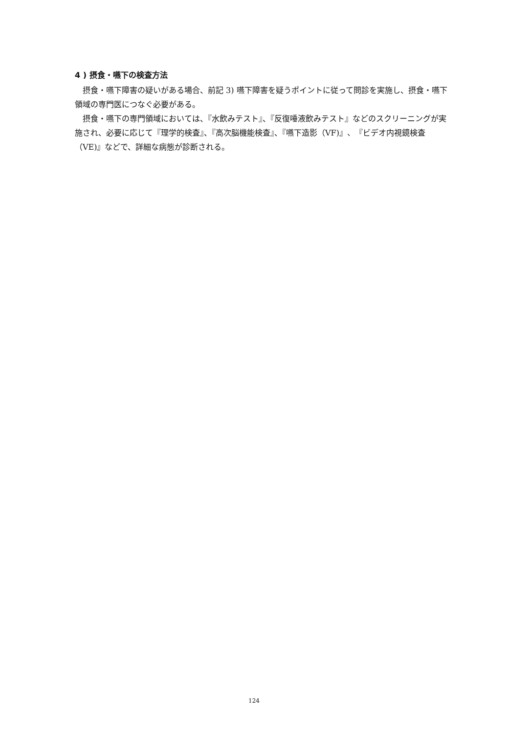4 ) 摂食・嚥下の検査方法
摂食・嚥下障害の疑いがある場合、前記 3) 嚥下障害を疑うポイントに従って問診を実施し、摂食・嚥下領域の専門医につなぐ必要がある。
摂食・嚥下の専門領域においては、『水飲みテスト』、『反復唾液飲みテスト』などのスクリーニングが実施され、必要に応じて『理学的検査』、『高次脳機能検査』、『嚥下造影（VF)』、『ビデオ内視鏡検査（VE)』などで、詳細な病態が診断される。
124